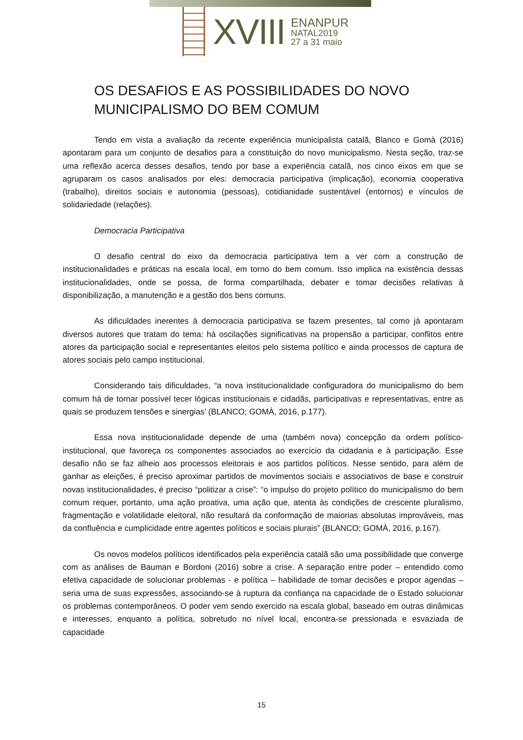XVIII
ENANPUR
NATAL2019
27 a 31 maio
OS DESAFIOS E AS POSSIBILIDADES DO NOVO MUNICIPALISMO DO BEM COMUM
Tendo em vista a avaliação da recente experiência municipalista catalã, Blanco e Gomà (2016) apontaram para um conjunto de desafios para a constituição do novo municipalismo. Nesta seção, traz-se uma reflexão acerca desses desafios, tendo por base a experiência catalã, nos cinco eixos em que se agruparam os casos analisados por eles: democracia participativa (implicação), economia cooperativa (trabalho), direitos sociais e autonomia (pessoas), cotidianidade sustentável (entornos) e vínculos de solidariedade (relações).
Democracia Participativa
O desafio central do eixo da democracia participativa tem a ver com a construção de institucionalidades e práticas na escala local, em torno do bem comum. Isso implica na existência dessas institucionalidades, onde se possa, de forma compartilhada, debater e tomar decisões relativas à disponibilização, a manutenção e a gestão dos bens comuns.
As dificuldades inerentes à democracia participativa se fazem presentes, tal como já apontaram diversos autores que tratam do tema: há oscilações significativas na propensão a participar, conflitos entre atores da participação social e representantes eleitos pelo sistema político e ainda processos de captura de atores sociais pelo campo institucional.
Considerando tais dificuldades, “a nova institucionalidade configuradora do municipalismo do bem comum há de tornar possível tecer lógicas institucionais e cidadãs, participativas e representativas, entre as quais se produzem tensões e sinergias’ (BLANCO; GOMÀ, 2016, p.177).
Essa nova institucionalidade depende de uma (também nova) concepção da ordem político-institucional, que favoreça os componentes associados ao exercício da cidadania e à participação. Esse desafio não se faz alheio aos processos eleitorais e aos partidos políticos. Nesse sentido, para além de ganhar as eleições, é preciso aproximar partidos de movimentos sociais e associativos de base e construir novas institucionalidades, é preciso “politizar a crise”: “o impulso do projeto político do municipalismo do bem comum requer, portanto, uma ação proativa, uma ação que, atenta às condições de crescente pluralismo, fragmentação e volatilidade eleitoral, não resultará da conformação de maiorias absolutas improváveis, mas da confluência e cumplicidade entre agentes políticos e sociais plurais” (BLANCO; GOMÀ, 2016, p.167).
Os novos modelos políticos identificados pela experiência catalã são uma possibilidade que converge com as análises de Bauman e Bordoni (2016) sobre a crise. A separação entre poder – entendido como efetiva capacidade de solucionar problemas - e política – habilidade de tomar decisões e propor agendas – seria uma de suas expressões, associando-se à ruptura da confiança na capacidade de o Estado solucionar os problemas contemporâneos. O poder vem sendo exercido na escala global, baseado em outras dinâmicas e interesses, enquanto a política, sobretudo no nível local, encontra-se pressionada e esvaziada de capacidade
15